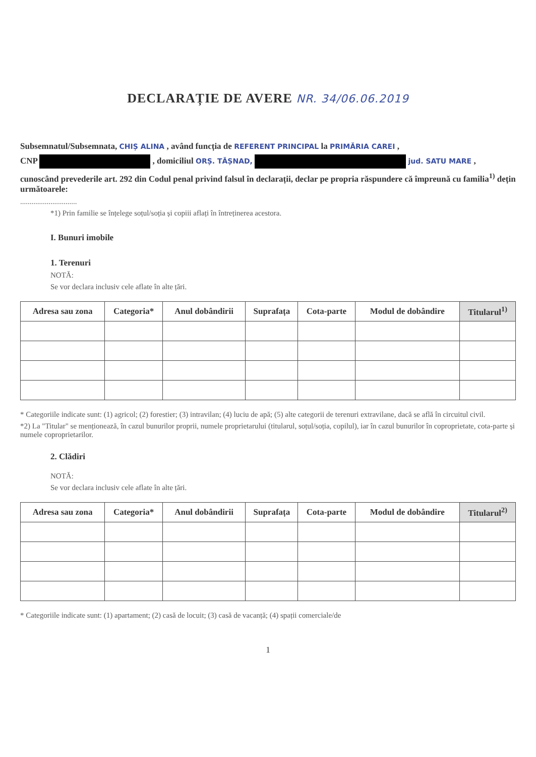DECLARAȚIE DE AVERE NR. 34/06.06.2019
Subsemnatul/Subsemnata, CHIȘ ALINA , având funcția de REFERENT PRINCIPAL la PRIMĂRIA CAREI ,
CNP , domiciliul ORȘ. TĂȘNAD, jud. SATU MARE ,
cunoscând prevederile art. 292 din Codul penal privind falsul în declarații, declar pe propria răspundere că împreună cu familia<sup>1)</sup> dețin următoarele:
..............................
*1) Prin familie se înțelege soțul/soția și copiii aflați în întreținerea acestora.
I. Bunuri imobile
1. Terenuri
NOTĂ:
Se vor declara inclusiv cele aflate în alte țări.
| Adresa sau zona | Categoria* | Anul dobândirii | Suprafața | Cota-parte | Modul de dobândire | Titularul<sup>1)</sup> |
| --- | --- | --- | --- | --- | --- | --- |
* Categoriile indicate sunt: (1) agricol; (2) forestier; (3) intravilan; (4) luciu de apă; (5) alte categorii de terenuri extravilane, dacă se află în circuitul civil.
*2) La "Titular" se menționează, în cazul bunurilor proprii, numele proprietarului (titularul, soțul/soția, copilul), iar în cazul bunurilor în coproprietate, cota-parte și numele coproprietarilor.
2. Clădiri
NOTĂ:
Se vor declara inclusiv cele aflate în alte țări.
| Adresa sau zona | Categoria* | Anul dobândirii | Suprafața | Cota-parte | Modul de dobândire | Titularul<sup>2)</sup> |
| --- | --- | --- | --- | --- | --- | --- |
* Categoriile indicate sunt: (1) apartament; (2) casă de locuit; (3) casă de vacanță; (4) spații comerciale/de
1